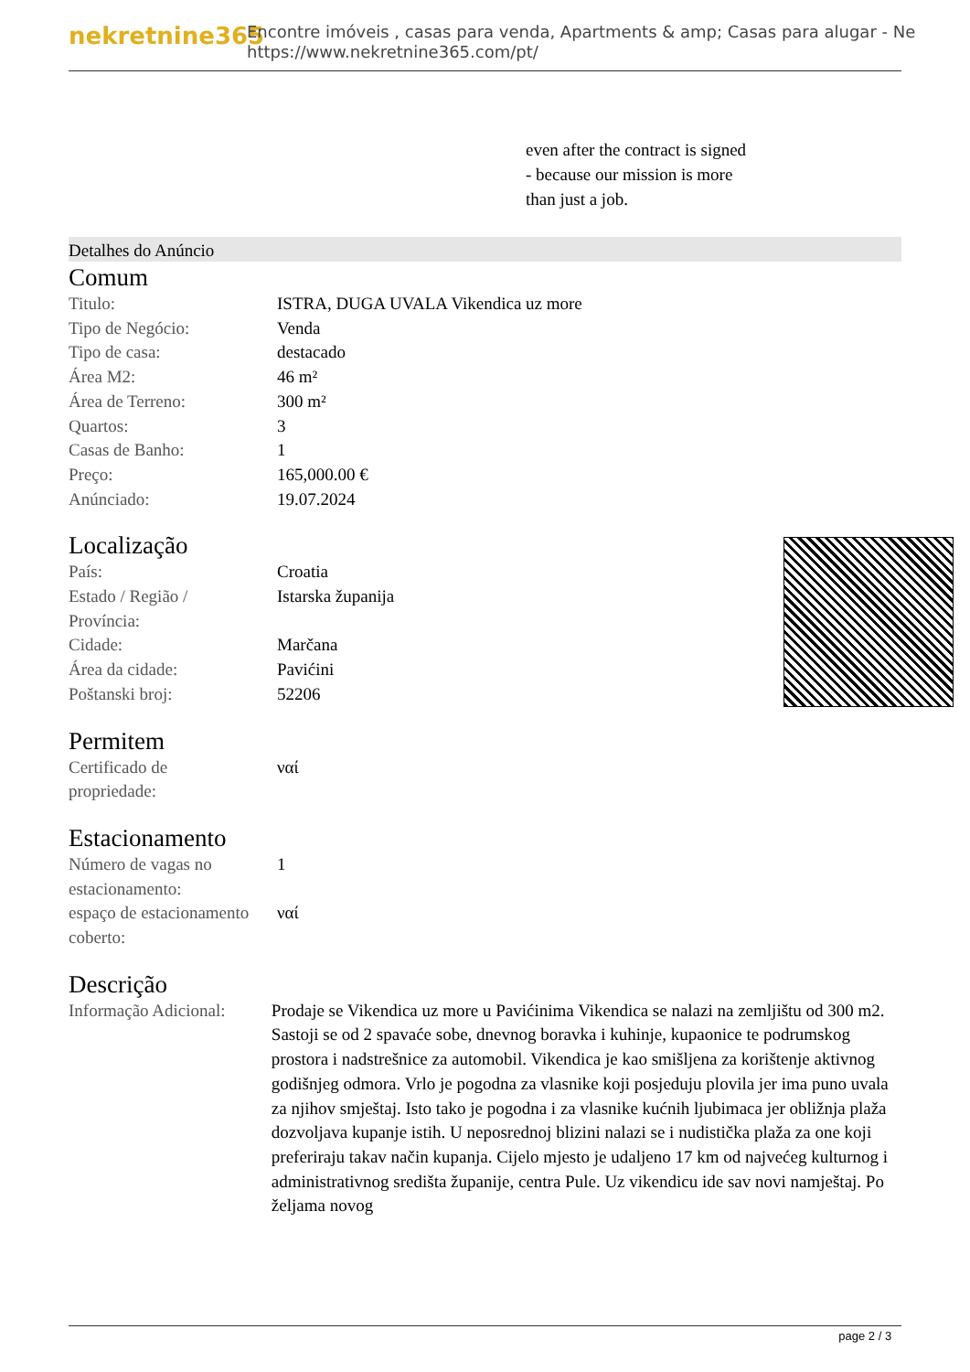nekretnine365
Encontre imóveis , casas para venda, Apartments & amp; Casas para alugar - Ne
https://www.nekretnine365.com/pt/
even after the contract is signed
- because our mission is more
than just a job.
Detalhes do Anúncio
Comum
| Titulo: | ISTRA, DUGA UVALA Vikendica uz more |
| Tipo de Negócio: | Venda |
| Tipo de casa: | destacado |
| Área M2: | 46 m² |
| Área de Terreno: | 300 m² |
| Quartos: | 3 |
| Casas de Banho: | 1 |
| Preço: | 165,000.00 € |
| Anúnciado: | 19.07.2024 |
Localização
| País: | Croatia |
| Estado / Região / Província: | Istarska županija |
| Cidade: | Marčana |
| Área da cidade: | Pavićini |
| Poštanski broj: | 52206 |
Permitem
| Certificado de propriedade: | ναί |
Estacionamento
| Número de vagas no estacionamento: | 1 |
| espaço de estacionamento coberto: | ναί |
Descrição
| Informação Adicional: | Prodaje se Vikendica uz more u Pavićinima Vikendica se nalazi na zemljištu od 300 m2. Sastoji se od 2 spavaće sobe, dnevnog boravka i kuhinje, kupaonice te podrumskog prostora i nadstrešnice za automobil. Vikendica je kao smišljena za korištenje aktivnog godišnjeg odmora. Vrlo je pogodna za vlasnike koji posjeduju plovila jer ima puno uvala za njihov smještaj. Isto tako je pogodna i za vlasnike kućnih ljubimaca jer obližnja plaža dozvoljava kupanje istih. U neposrednoj blizini nalazi se i nudistička plaža za one koji preferiraju takav način kupanja. Cijelo mjesto je udaljeno 17 km od najvećeg kulturnog i administrativnog središta županije, centra Pule. Uz vikendicu ide sav novi namještaj. Po željama novog |
page 2 / 3